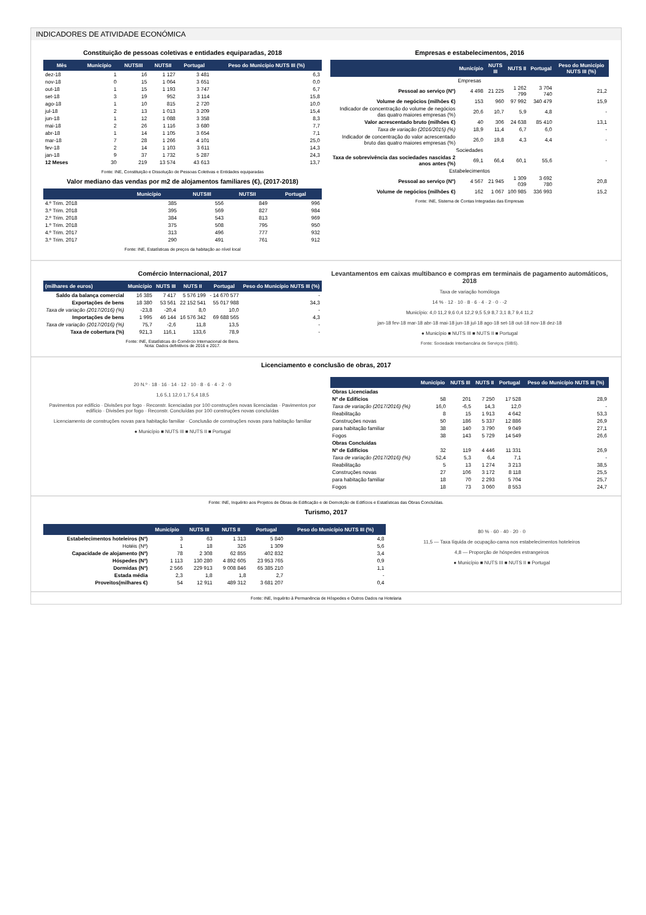INDICADORES DE ATIVIDADE ECONÓMICA
Constituição de pessoas coletivas e entidades equiparadas, 2018
| Mês | Município | NUTSIII | NUTSII | Portugal | Peso do Município NUTS III (%) |
| --- | --- | --- | --- | --- | --- |
| dez-18 | 1 | 16 | 1 127 | 3 481 | 6,3 |
| nov-18 | 0 | 15 | 1 064 | 3 651 | 0,0 |
| out-18 | 1 | 15 | 1 193 | 3 747 | 6,7 |
| set-18 | 3 | 19 | 952 | 3 114 | 15,8 |
| ago-18 | 1 | 10 | 815 | 2 720 | 10,0 |
| jul-18 | 2 | 13 | 1 013 | 3 209 | 15,4 |
| jun-18 | 1 | 12 | 1 088 | 3 358 | 8,3 |
| mai-18 | 2 | 26 | 1 116 | 3 680 | 7,7 |
| abr-18 | 1 | 14 | 1 105 | 3 654 | 7,1 |
| mar-18 | 7 | 28 | 1 266 | 4 101 | 25,0 |
| fev-18 | 2 | 14 | 1 103 | 3 611 | 14,3 |
| jan-18 | 9 | 37 | 1 732 | 5 287 | 24,3 |
| 12 Meses | 30 | 219 | 13 574 | 43 613 | 13,7 |
Fonte: INE, Constituição e Dissolução de Pessoas Coletivas e Entidades equiparadas
Valor mediano das vendas por m2 de alojamentos familiares (€), (2017-2018)
| | Município | NUTSIII | NUTSII | Portugal |
| --- | --- | --- | --- | --- |
| 4.º Trim. 2018 | 385 | 556 | 849 | 996 |
| 3.º Trim. 2018 | 395 | 569 | 827 | 984 |
| 2.º Trim. 2018 | 384 | 543 | 813 | 969 |
| 1.º Trim. 2018 | 375 | 508 | 795 | 950 |
| 4.º Trim. 2017 | 313 | 496 | 777 | 932 |
| 3.º Trim. 2017 | 290 | 491 | 761 | 912 |
Fonte: INE, Estatísticas de preços da habitação ao nível local
Empresas e estabelecimentos, 2016
| | Município | NUTS III | NUTS II | Portugal | Peso do Município NUTS III (%) |
| --- | --- | --- | --- | --- | --- |
| Empresas | | | | | |
| Pessoal ao serviço (Nº) | 4 498 | 21 225 | 1 262 799 | 3 704 740 | 21,2 |
| Volume de negócios (milhões €) | 153 | 960 | 97 992 | 340 479 | 15,9 |
| Indicador de concentração do volume de negócios das quatro maiores empresas (%) | 20,6 | 10,7 | 5,9 | 4,8 | - |
| Valor acrescentado bruto (milhões €) | 40 | 306 | 24 638 | 85 410 | 13,1 |
| Taxa de variação (2016/2015) (%) | 18,9 | 11,4 | 6,7 | 6,0 | - |
| Indicador de concentração do valor acrescentado bruto das quatro maiores empresas (%) | 26,0 | 19,8 | 4,3 | 4,4 | - |
| Sociedades | | | | | |
| Taxa de sobrevivência das sociedades nascidas 2 anos antes (%) | 69,1 | 66,4 | 60,1 | 55,6 | - |
| Estabelecimentos | | | | | |
| Pessoal ao serviço (Nº) | 4 567 | 21 945 | 1 309 039 | 3 692 780 | 20,8 |
| Volume de negócios (milhões €) | 162 | 1 067 | 100 985 | 336 993 | 15,2 |
Fonte: INE, Sistema de Contas Integradas das Empresas
Comércio Internacional, 2017
| (milhares de euros) | Município | NUTS III | NUTS II | Portugal | Peso do Município NUTS III (%) |
| --- | --- | --- | --- | --- | --- |
| Saldo da balança comercial | 16 385 | 7 417 | 5 576 199 | - 14 670 577 | - |
| Exportações de bens | 18 380 | 53 561 | 22 152 541 | 55 017 988 | 34,3 |
| Taxa de variação (2017/2016) (%) | -23,8 | -20,4 | 8,0 | 10,0 | - |
| Importações de bens | 1 995 | 46 144 | 16 576 342 | 69 688 565 | 4,3 |
| Taxa de variação (2017/2016) (%) | 75,7 | -2,6 | 11,8 | 13,5 | - |
| Taxa de cobertura (%) | 921,3 | 116,1 | 133,6 | 78,9 | - |
Fonte: INE, Estatísticas do Comércio Internacional de Bens.
Nota: Dados definitivos de 2016 e 2017.
Levantamentos em caixas multibanco e compras em terminais de pagamento automáticos, 2018
Taxa de variação homóloga
14 % · 12 · 10 · 8 · 6 · 4 · 2 · 0 · -2
Município: 4,0 11,2 9,6 0,4 12,2 9,5 5,9 8,7 3,1 8,7 9,4 11,2
jan-18 fev-18 mar-18 abr-18 mai-18 jun-18 jul-18 ago-18 set-18 out-18 nov-18 dez-18
● Município ■ NUTS III ■ NUTS II ■ Portugal
Fonte: Sociedade Interbancária de Serviços (SIBS).
Licenciamento e conclusão de obras, 2017
20 N.º · 18 · 16 · 14 · 12 · 10 · 8 · 6 · 4 · 2 · 0
1,6 5,1 12,0 1,7 5,4 18,5
Pavimentos por edifício · Divisões por fogo · Reconstr. licenciadas por 100 construções novas licenciadas · Pavimentos por edifício · Divisões por fogo · Reconstr. Concluídas por 100 construções novas concluídas
Licenciamento de construções novas para habitação familiar · Conclusão de construções novas para habitação familiar
● Município ■ NUTS III ■ NUTS II ■ Portugal
| | Município | NUTS III | NUTS II | Portugal | Peso do Município NUTS III (%) |
| --- | --- | --- | --- | --- | --- |
| Obras Licenciadas | | | | | |
| Nº de Edifícios | 58 | 201 | 7 250 | 17 528 | 28,9 |
| Taxa de variação (2017/2016) (%) | 16,0 | -6,5 | 14,3 | 12,0 | - |
| Reabilitação | 8 | 15 | 1 913 | 4 642 | 53,3 |
| Construções novas | 50 | 186 | 5 337 | 12 886 | 26,9 |
| para habitação familiar | 38 | 140 | 3 790 | 9 049 | 27,1 |
| Fogos | 38 | 143 | 5 729 | 14 549 | 26,6 |
| Obras Concluídas | | | | | |
| Nº de Edifícios | 32 | 119 | 4 446 | 11 331 | 26,9 |
| Taxa de variação (2017/2016) (%) | 52,4 | 5,3 | 6,4 | 7,1 | - |
| Reabilitação | 5 | 13 | 1 274 | 3 213 | 38,5 |
| Construções novas | 27 | 106 | 3 172 | 8 118 | 25,5 |
| para habitação familiar | 18 | 70 | 2 293 | 5 704 | 25,7 |
| Fogos | 18 | 73 | 3 060 | 8 553 | 24,7 |
Fonte: INE, Inquérito aos Projetos de Obras de Edificação e de Demolição de Edifícios e Estatísticas das Obras Concluídas.
Turismo, 2017
| | Município | NUTS III | NUTS II | Portugal | Peso do Município NUTS III (%) |
| --- | --- | --- | --- | --- | --- |
| Estabelecimentos hoteleiros (Nº) | 3 | 63 | 1 313 | 5 840 | 4,8 |
| Hotéis (Nº) | 1 | 18 | 326 | 1 309 | 5,6 |
| Capacidade de alojamento (Nº) | 78 | 2 308 | 62 855 | 402 832 | 3,4 |
| Hóspedes (Nº) | 1 113 | 130 280 | 4 892 605 | 23 953 765 | 0,9 |
| Dormidas (Nº) | 2 566 | 229 913 | 9 008 846 | 65 385 210 | 1,1 |
| Estada média | 2,3 | 1,8 | 1,8 | 2,7 | - |
| Proveitos(milhares €) | 54 | 12 911 | 489 312 | 3 681 207 | 0,4 |
80 % · 60 · 40 · 20 · 0
11,5 — Taxa líquida de ocupação-cama nos estabelecimentos hoteleiros
4,8 — Proporção de hóspedes estrangeiros
● Município ■ NUTS III ■ NUTS II ■ Portugal
Fonte: INE, Inquérito à Permanência de Hóspedes e Outros Dados na Hotelaria